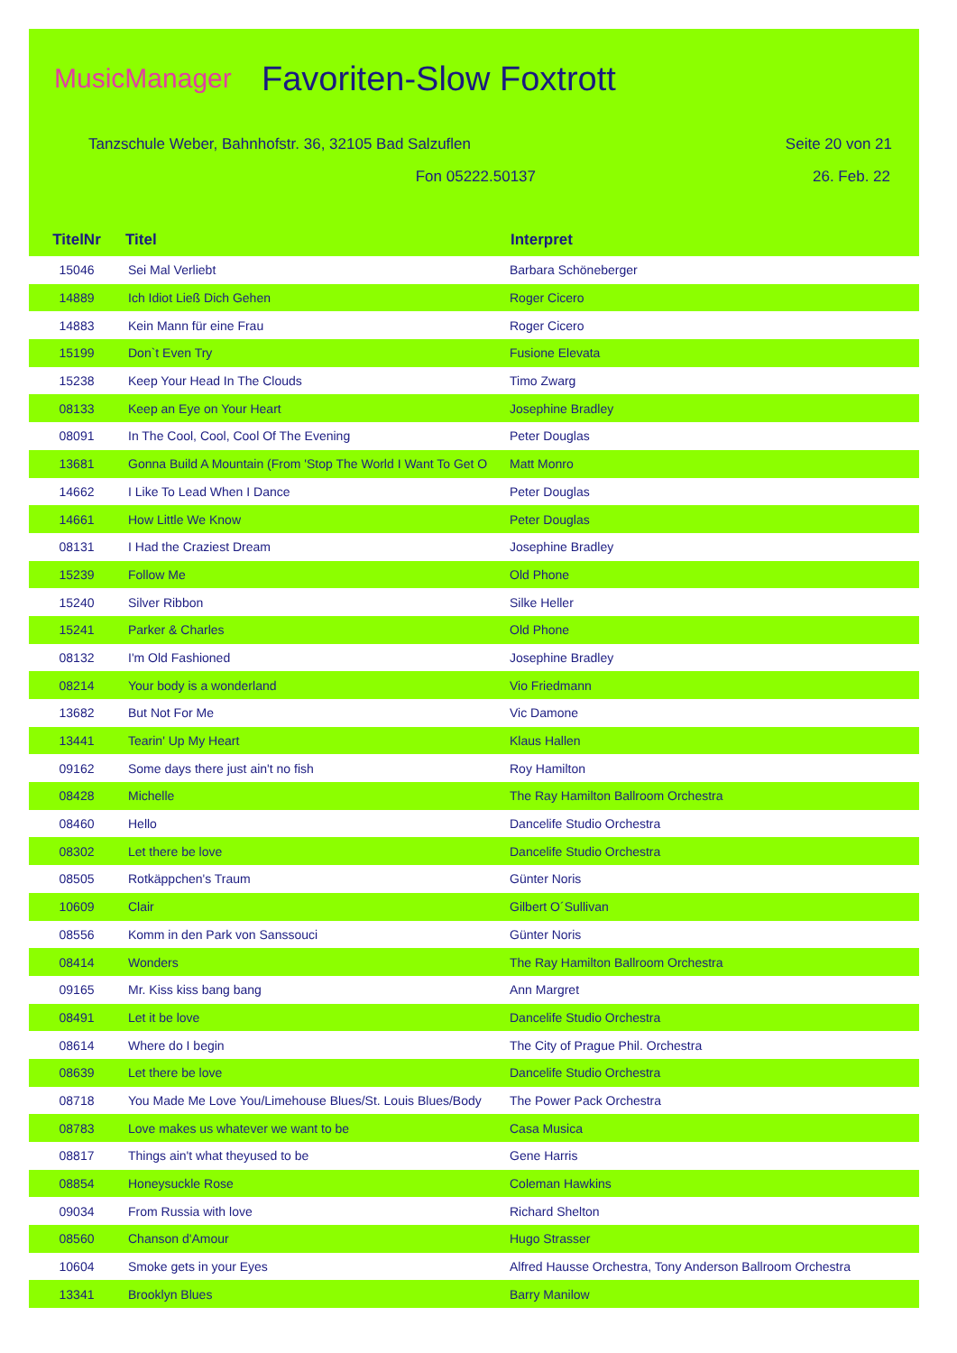MusicManager
Favoriten-Slow Foxtrott
Tanzschule Weber, Bahnhofstr. 36, 32105 Bad Salzuflen Seite 20 von 21
Fon 05222.50137 26. Feb. 22
| TitelNr | Titel | Interpret |
| --- | --- | --- |
| 15046 | Sei Mal Verliebt | Barbara Schöneberger |
| 14889 | Ich Idiot Ließ Dich Gehen | Roger Cicero |
| 14883 | Kein Mann für eine Frau | Roger Cicero |
| 15199 | Don`t Even Try | Fusione Elevata |
| 15238 | Keep Your Head In The Clouds | Timo Zwarg |
| 08133 | Keep an Eye on Your Heart | Josephine Bradley |
| 08091 | In The Cool, Cool, Cool Of The Evening | Peter Douglas |
| 13681 | Gonna Build A Mountain (From 'Stop The World I Want To Get O | Matt Monro |
| 14662 | I Like To Lead When I Dance | Peter Douglas |
| 14661 | How Little We Know | Peter Douglas |
| 08131 | I Had the Craziest Dream | Josephine Bradley |
| 15239 | Follow Me | Old Phone |
| 15240 | Silver Ribbon | Silke Heller |
| 15241 | Parker & Charles | Old Phone |
| 08132 | I'm Old Fashioned | Josephine Bradley |
| 08214 | Your body is a wonderland | Vio Friedmann |
| 13682 | But Not For Me | Vic Damone |
| 13441 | Tearin' Up My Heart | Klaus Hallen |
| 09162 | Some days there just ain't no fish | Roy Hamilton |
| 08428 | Michelle | The Ray Hamilton Ballroom Orchestra |
| 08460 | Hello | Dancelife Studio Orchestra |
| 08302 | Let there be love | Dancelife Studio Orchestra |
| 08505 | Rotkäppchen's Traum | Günter Noris |
| 10609 | Clair | Gilbert O´Sullivan |
| 08556 | Komm in den Park von Sanssouci | Günter Noris |
| 08414 | Wonders | The Ray Hamilton Ballroom Orchestra |
| 09165 | Mr. Kiss kiss bang bang | Ann Margret |
| 08491 | Let it be love | Dancelife Studio Orchestra |
| 08614 | Where do I begin | The City of Prague Phil. Orchestra |
| 08639 | Let there be love | Dancelife Studio Orchestra |
| 08718 | You Made Me Love You/Limehouse Blues/St. Louis Blues/Body | The Power Pack Orchestra |
| 08783 | Love makes us whatever we want to be | Casa Musica |
| 08817 | Things ain't what theyused to be | Gene Harris |
| 08854 | Honeysuckle Rose | Coleman Hawkins |
| 09034 | From Russia with love | Richard Shelton |
| 08560 | Chanson d'Amour | Hugo Strasser |
| 10604 | Smoke gets in your Eyes | Alfred Hausse Orchestra, Tony Anderson Ballroom Orchestra |
| 13341 | Brooklyn Blues | Barry Manilow |